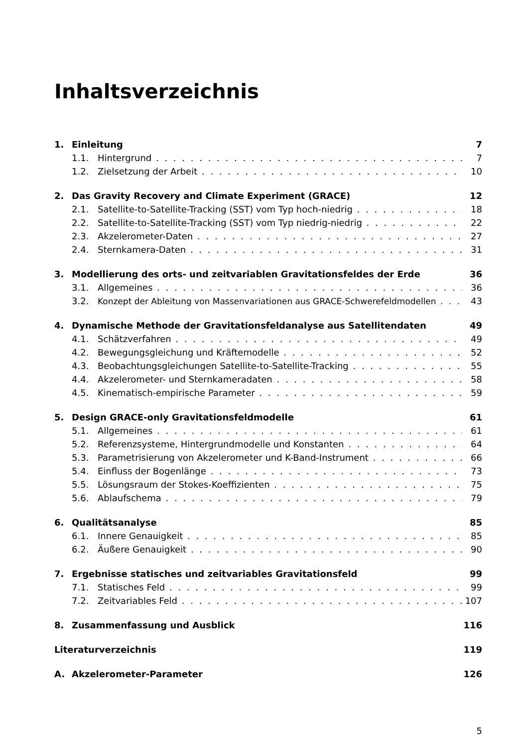Inhaltsverzeichnis
1. Einleitung 7
1.1. Hintergrund 7
1.2. Zielsetzung der Arbeit 10
2. Das Gravity Recovery and Climate Experiment (GRACE) 12
2.1. Satellite-to-Satellite-Tracking (SST) vom Typ hoch-niedrig 18
2.2. Satellite-to-Satellite-Tracking (SST) vom Typ niedrig-niedrig 22
2.3. Akzelerometer-Daten 27
2.4. Sternkamera-Daten 31
3. Modellierung des orts- und zeitvariablen Gravitationsfeldes der Erde 36
3.1. Allgemeines 36
3.2. Konzept der Ableitung von Massenvariationen aus GRACE-Schwerefeldmodellen 43
4. Dynamische Methode der Gravitationsfeldanalyse aus Satellitendaten 49
4.1. Schätzverfahren 49
4.2. Bewegungsgleichung und Kräftemodelle 52
4.3. Beobachtungsgleichungen Satellite-to-Satellite-Tracking 55
4.4. Akzelerometer- und Sternkameradaten 58
4.5. Kinematisch-empirische Parameter 59
5. Design GRACE-only Gravitationsfeldmodelle 61
5.1. Allgemeines 61
5.2. Referenzsysteme, Hintergrundmodelle und Konstanten 64
5.3. Parametrisierung von Akzelerometer und K-Band-Instrument 66
5.4. Einfluss der Bogenlänge 73
5.5. Lösungsraum der Stokes-Koeffizienten 75
5.6. Ablaufschema 79
6. Qualitätsanalyse 85
6.1. Innere Genauigkeit 85
6.2. Äußere Genauigkeit 90
7. Ergebnisse statisches und zeitvariables Gravitationsfeld 99
7.1. Statisches Feld 99
7.2. Zeitvariables Feld 107
8. Zusammenfassung und Ausblick 116
Literaturverzeichnis 119
A. Akzelerometer-Parameter 126
5